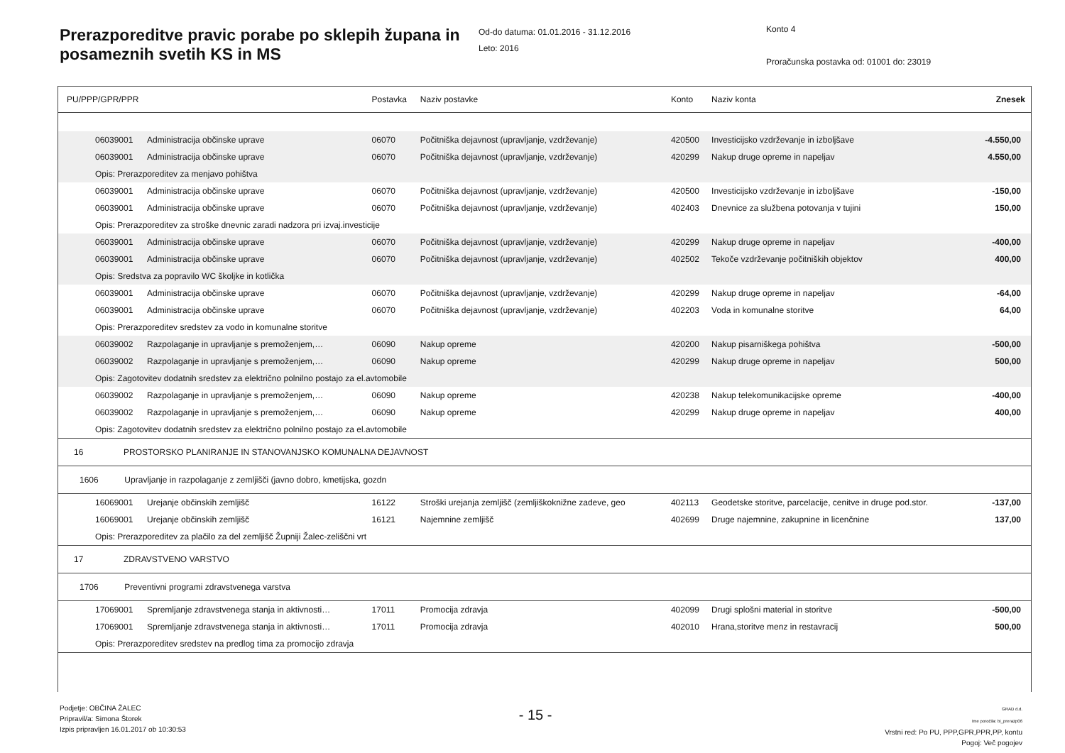Prerazporeditve pravic porabe po sklepih župana in posameznih svetih KS in MS
Od-do datuma: 01.01.2016 - 31.12.2016
Leto: 2016
Konto 4
Proračunska postavka od: 01001 do: 23019
| PU/PPP/GPR/PPR | | | Postavka | Naziv postavke | Konto | Naziv konta | Znesek |
| | 06039001 | Administracija občinske uprave | 06070 | Počitniška dejavnost (upravljanje, vzdrževanje) | 420500 | Investicijsko vzdrževanje in izboljšave | -4.550,00 |
| | 06039001 | Administracija občinske uprave | 06070 | Počitniška dejavnost (upravljanje, vzdrževanje) | 420299 | Nakup druge opreme in napeljav | 4.550,00 |
| | Opis: Prerazporeditev za menjavo pohištva | | | | | | |
| | 06039001 | Administracija občinske uprave | 06070 | Počitniška dejavnost (upravljanje, vzdrževanje) | 420500 | Investicijsko vzdrževanje in izboljšave | -150,00 |
| | 06039001 | Administracija občinske uprave | 06070 | Počitniška dejavnost (upravljanje, vzdrževanje) | 402403 | Dnevnice za službena potovanja v tujini | 150,00 |
| | Opis: Prerazporeditev za stroške dnevnic zaradi nadzora pri izvaj.investicije | | | | | | |
| | 06039001 | Administracija občinske uprave | 06070 | Počitniška dejavnost (upravljanje, vzdrževanje) | 420299 | Nakup druge opreme in napeljav | -400,00 |
| | 06039001 | Administracija občinske uprave | 06070 | Počitniška dejavnost (upravljanje, vzdrževanje) | 402502 | Tekoče vzdrževanje počitniških objektov | 400,00 |
| | Opis: Sredstva za popravilo WC školjke in kotlička | | | | | | |
| | 06039001 | Administracija občinske uprave | 06070 | Počitniška dejavnost (upravljanje, vzdrževanje) | 420299 | Nakup druge opreme in napeljav | -64,00 |
| | 06039001 | Administracija občinske uprave | 06070 | Počitniška dejavnost (upravljanje, vzdrževanje) | 402203 | Voda in komunalne storitve | 64,00 |
| | Opis: Prerazporeditev sredstev za vodo in komunalne storitve | | | | | | |
| | 06039002 | Razpolaganje in upravljanje s premoženjem,… | 06090 | Nakup opreme | 420200 | Nakup pisarniškega pohištva | -500,00 |
| | 06039002 | Razpolaganje in upravljanje s premoženjem,… | 06090 | Nakup opreme | 420299 | Nakup druge opreme in napeljav | 500,00 |
| | Opis: Zagotovitev dodatnih sredstev za električno polnilno postajo za el.avtomobile | | | | | | |
| | 06039002 | Razpolaganje in upravljanje s premoženjem,… | 06090 | Nakup opreme | 420238 | Nakup telekomunikacijske opreme | -400,00 |
| | 06039002 | Razpolaganje in upravljanje s premoženjem,… | 06090 | Nakup opreme | 420299 | Nakup druge opreme in napeljav | 400,00 |
| | Opis: Zagotovitev dodatnih sredstev za električno polnilno postajo za el.avtomobile | | | | | | |
| 16 PROSTORSKO PLANIRANJE IN STANOVANJSKO KOMUNALNA DEJAVNOST | | | | | | | |
| 1606 Upravljanje in razpolaganje z zemljišči (javno dobro, kmetijska, gozdn | | | | | | | |
| | 16069001 | Urejanje občinskih zemljišč | 16122 | Stroški urejanja zemljišč (zemljiškoknižne zadeve, geo | 402113 | Geodetske storitve, parcelacije, cenitve in druge pod.stor. | -137,00 |
| | 16069001 | Urejanje občinskih zemljišč | 16121 | Najemnine zemljišč | 402699 | Druge najemnine, zakupnine in licenčnine | 137,00 |
| | Opis: Prerazporeditev za plačilo za del zemljišč Župniji Žalec-zeliščni vrt | | | | | | |
| 17 ZDRAVSTVENO VARSTVO | | | | | | | |
| 1706 Preventivni programi zdravstvenega varstva | | | | | | | |
| | 17069001 | Spremljanje zdravstvenega stanja in aktivnosti… | 17011 | Promocija zdravja | 402099 | Drugi splošni material in storitve | -500,00 |
| | 17069001 | Spremljanje zdravstvenega stanja in aktivnosti… | 17011 | Promocija zdravja | 402010 | Hrana,storitve menz in restavracij | 500,00 |
| | Opis: Prerazporeditev sredstev na predlog tima za promocijo zdravja | | | | | | |
Podjetje: OBČINA ŽALEC
Pripravil/a: Simona Štorek
Izpis pripravljen 16.01.2017 ob 10:30:53
- 15 -
GRAD d.d.
Ime poročila: bi_prerazp06
Vrstni red: Po PU, PPP,GPR,PPR,PP, kontu
Pogoj: Več pogojev